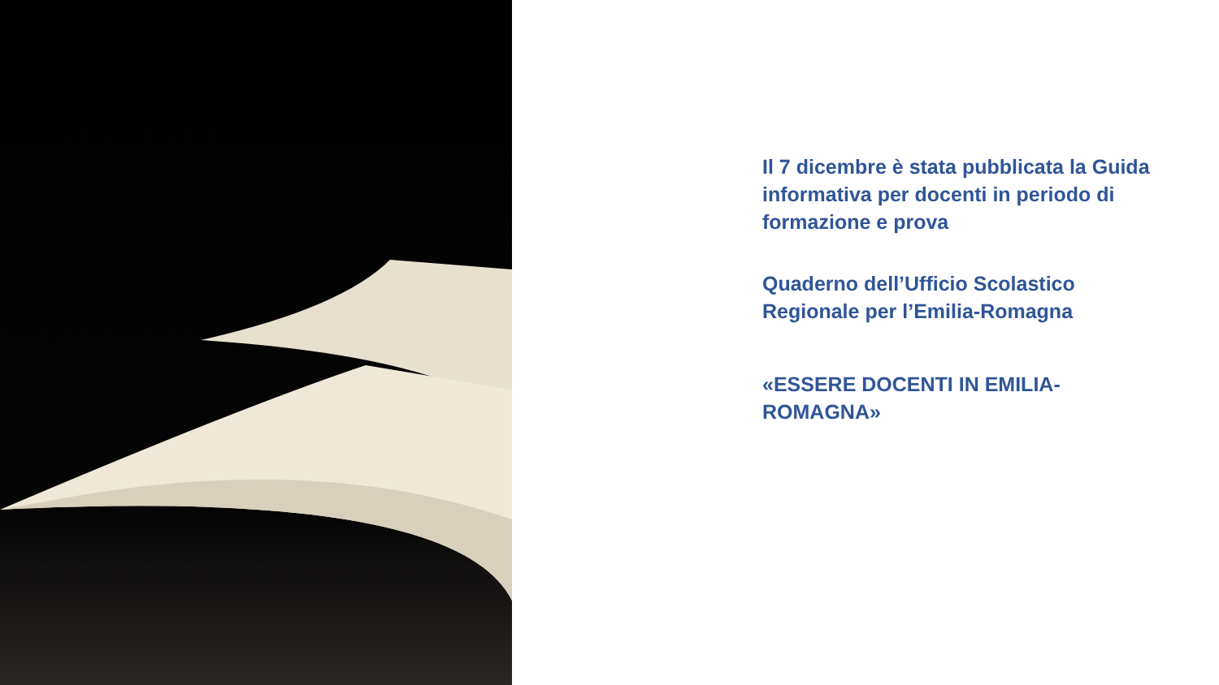Il 7 dicembre è stata pubblicata la Guida informativa per docenti in periodo di formazione e prova
Quaderno dell’Ufficio Scolastico Regionale per l’Emilia-Romagna
«ESSERE DOCENTI IN EMILIA-ROMAGNA»